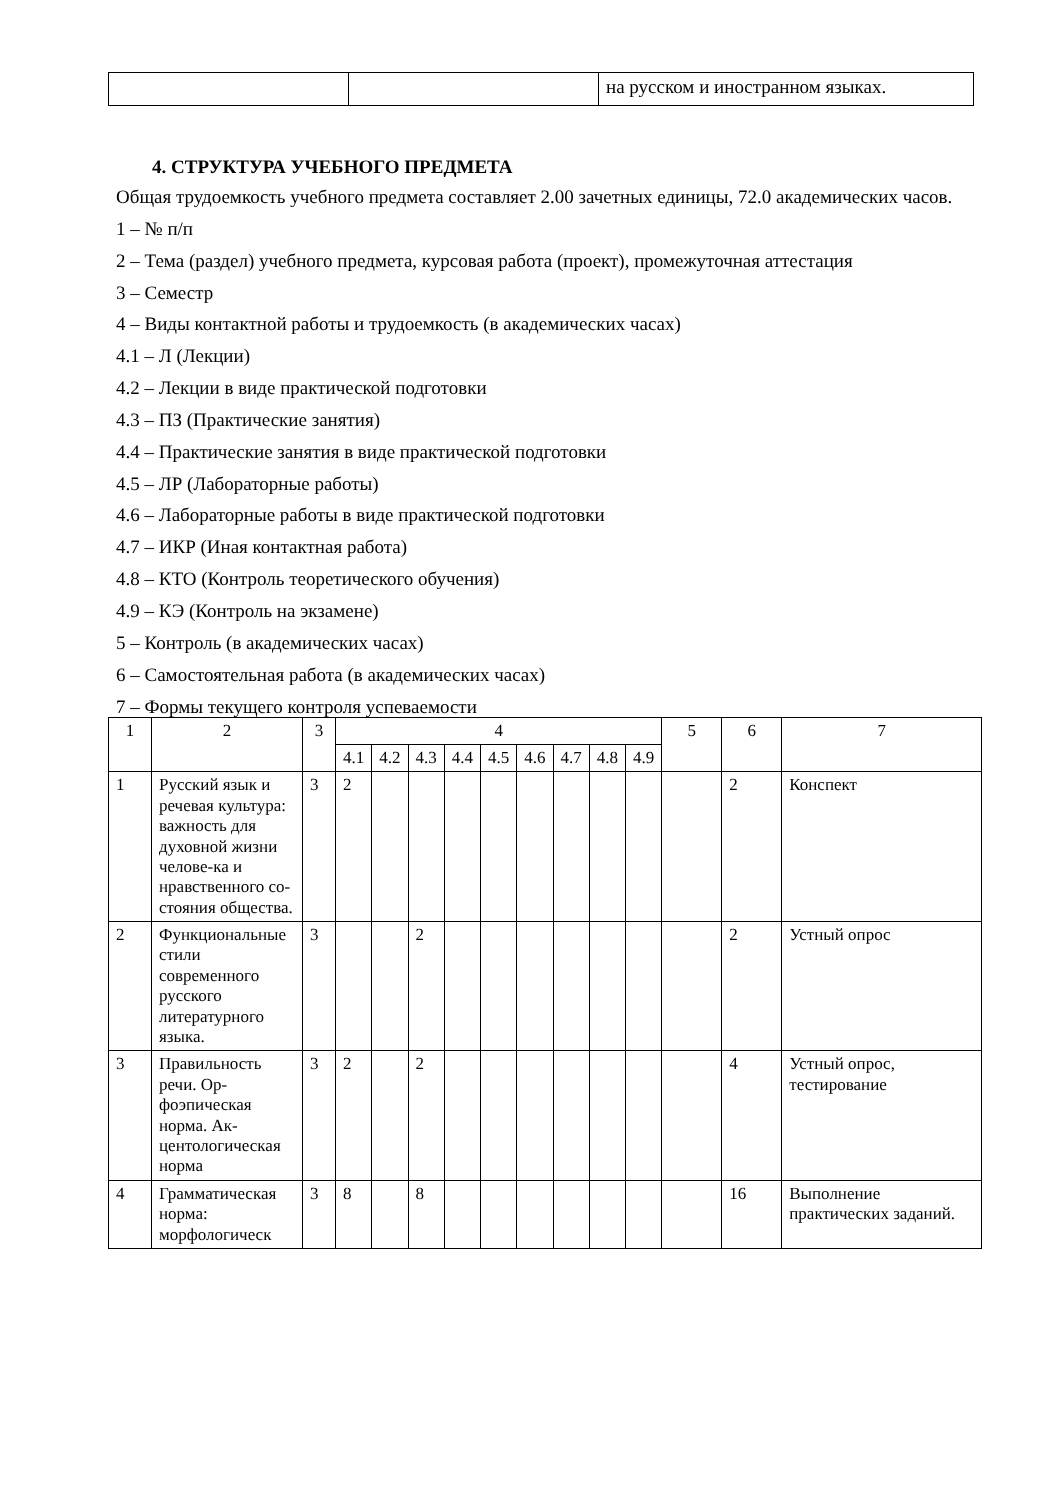| | | на русском и иностранном языках. |
4. СТРУКТУРА УЧЕБНОГО ПРЕДМЕТА
Общая трудоемкость учебного предмета составляет 2.00 зачетных единицы, 72.0 академических часов.
1 – № п/п
2 – Тема (раздел) учебного предмета, курсовая работа (проект), промежуточная аттестация
3 – Семестр
4 – Виды контактной работы и трудоемкость (в академических часах)
4.1 – Л (Лекции)
4.2 – Лекции в виде практической подготовки
4.3 – ПЗ (Практические занятия)
4.4 – Практические занятия в виде практической подготовки
4.5 – ЛР (Лабораторные работы)
4.6 – Лабораторные работы в виде практической подготовки
4.7 – ИКР (Иная контактная работа)
4.8 – КТО (Контроль теоретического обучения)
4.9 – КЭ (Контроль на экзамене)
5 – Контроль (в академических часах)
6 – Самостоятельная работа (в академических часах)
7 – Формы текущего контроля успеваемости
| 1 | 2 | 3 | 4 | | | | | | | | | 5 | 6 | 7 |
| --- | --- | --- | --- | --- | --- | --- | --- | --- | --- | --- | --- | --- | --- | --- |
| | | | 4.1 | 4.2 | 4.3 | 4.4 | 4.5 | 4.6 | 4.7 | 4.8 | 4.9 | | | |
| 1 | Русский язык и речевая культура: важность для духовной жизни челове-ка и нравственного со-стояния общества. | 3 | 2 | | | | | | | | | | 2 | Конспект |
| 2 | Функциональные стили современного русского литературного языка. | 3 | | | 2 | | | | | | | | 2 | Устный опрос |
| 3 | Правильность речи. Ор-фоэпическая норма. Ак-центологическая норма | 3 | 2 | | 2 | | | | | | | | 4 | Устный опрос, тестирование |
| 4 | Грамматическая норма: морфологическ | 3 | 8 | | 8 | | | | | | | | 16 | Выполнение практических заданий. |